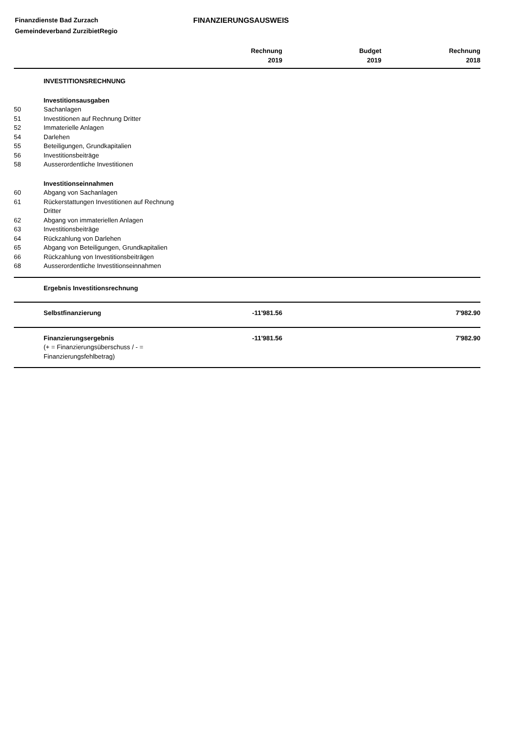Finanzdienste Bad Zurzach
Gemeindeverband ZurzibietRegio
FINANZIERUNGSAUSWEIS
| | | Rechnung 2019 | Budget 2019 | Rechnung 2018 |
| --- | --- | --- | --- | --- |
| | INVESTITIONSRECHNUNG | | | |
| | Investitionsausgaben | | | |
| 50 | Sachanlagen | | | |
| 51 | Investitionen auf Rechnung Dritter | | | |
| 52 | Immaterielle Anlagen | | | |
| 54 | Darlehen | | | |
| 55 | Beteiligungen, Grundkapitalien | | | |
| 56 | Investitionsbeiträge | | | |
| 58 | Ausserordentliche Investitionen | | | |
| | Investitionseinnahmen | | | |
| 60 | Abgang von Sachanlagen | | | |
| 61 | Rückerstattungen Investitionen auf Rechnung Dritter | | | |
| 62 | Abgang von immateriellen Anlagen | | | |
| 63 | Investitionsbeiträge | | | |
| 64 | Rückzahlung von Darlehen | | | |
| 65 | Abgang von Beteiligungen, Grundkapitalien | | | |
| 66 | Rückzahlung von Investitionsbeiträgen | | | |
| 68 | Ausserordentliche Investitionseinnahmen | | | |
| | Ergebnis Investitionsrechnung | | | |
| | Selbstfinanzierung | -11'981.56 | | 7'982.90 |
| | Finanzierungsergebnis (+ = Finanzierungsüberschuss / - = Finanzierungsfehlbetrag) | -11'981.56 | | 7'982.90 |